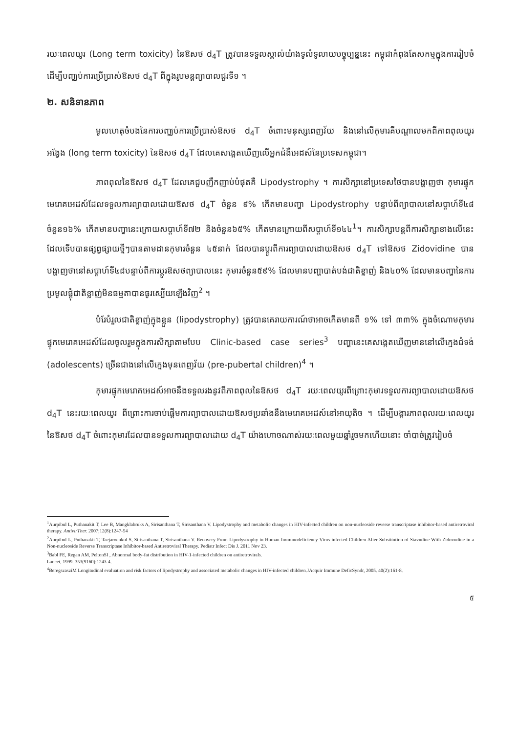រយៈពេលយូរ (Long term toxicity) នៃឱសថ d<sub>4</sub>T ត្រូវបានទទួលស្គាល់យ៉ាងទូលំទូលាយបច្ចុប្បន្ននេះ កម្ពុជាកំពុងតែសកម្មក្នុងការរៀបចំដើម្បីបញ្ឈប់ការប្រើប្រាស់ឱសថ d<sub>4</sub>T ពីក្នុងរូបមន្តព្យាបាលជួរទី១ ។
២. សនិទានភាព
មូលហេតុចំបងនៃការបញ្ឈប់ការប្រើប្រាស់ឱសថ d<sub>4</sub>T ចំពោះមនុស្សពេញវ័យ និងនៅលើកុមារគឺបណ្តាលមកពីភាពពុលយូរអង្វែង (long term toxicity) នៃឱសថ d<sub>4</sub>T ដែលគេសង្កេតឃើញលើអ្នកជំងឺអេដស៍នៃប្រទេសកម្ពុជា។
ភាពពុលនៃឱសថ d<sub>4</sub>T ដែលគេជួបញឹកញាប់បំផុតគឺ Lipodystrophy ។ ការសិក្សានៅប្រទេសថៃបានបង្ហាញថា កុមារផ្ទុកមេរោគអេដស៍ដែលទទួលការព្យាបាលដោយឱសថ d<sub>4</sub>T ចំនួន ៩% កើតមានបញ្ហា Lipodystrophy បន្ទាប់ពីព្យាបាលនៅសប្តាហ៍ទី៤៨ ចំនួន១៦% កើតមានបញ្ហានេះក្រោយសប្តាហ៍ទី៧២ និងចំនួន៦៥% កើតមានក្រោយពីសប្តាហ៍ទី១៤៤<sup>1</sup>។ ការសិក្សាបន្តពីការសិក្សាខាងលើនេះដែលទើបបានផ្សព្វផ្សាយថ្មីៗបានតាមដានកុមារចំនួន ៤៥នាក់ ដែលបានប្តូរពីការព្យាបាលដោយឱសថ d<sub>4</sub>T ទៅឱសថ Zidovidine បានបង្ហាញថានៅសប្តាហ៍ទី៤៨បន្ទាប់ពីការប្តូរឱសថព្យាបាលនេះ កុមារចំនួន៥៩% ដែលមានបញ្ហាបាត់បង់ជាតិខ្លាញ់ និង៤០% ដែលមានបញ្ហានៃការប្រមូលផ្តុំជាតិខ្លាញ់មិនធម្មតាបានធូរស្បើយឡើងវិញ<sup>2</sup> ។
បំរែបំរួលជាតិខ្លាញ់ក្នុងខ្លួន (lipodystrophy) ត្រូវបានគេរាយការណ៍ថាអាចកើតមានពី ១% ទៅ ៣៣% ក្នុងចំណោមកុមារផ្ទុកមេរោគអេដស៍ដែលចូលរួមក្នុងការសិក្សាតាមបែប Clinic-based case series<sup>3</sup> បញ្ហានេះគេសង្កេតឃើញមាននៅលើក្មេងជំទង់ (adolescents) ច្រើនជាងនៅលើក្មេងមុនពេញវ័យ (pre-pubertal children)<sup>4</sup> ។
កុមារផ្ទុកមេរោគអេដស៍អាចនឹងទទួលរងនូវពីភាពពុលនៃឱសថ d<sub>4</sub>T រយៈពេលយូរពីព្រោះកុមារទទួលការព្យាបាលដោយឱសថ d<sub>4</sub>T នេះរយៈពេលយូរ ពីព្រោះការចាប់ផ្តើមការព្យាបាលដោយឱសថប្រឆាំងនឹងមេរោគអេដស៍នៅអាយុតិច ។ ដើម្បីបង្ការភាពពុលរយៈពេលយូរនៃឱសថ d<sub>4</sub>T ចំពោះកុមារដែលបានទទួលការព្យាបាលដោយ d<sub>4</sub>T យ៉ាងហោចណាស់រយៈពេលមួយឆ្នាំរួចមកហើយនោះ ចាំបាច់ត្រូវរៀបចំ
<sup>1</sup> Aurpibul L, Puthanakit T, Lee B, Mangklabruks A, Sirisanthana T, Sirisanthana V. Lipodystrophy and metabolic changes in HIV-infected children on non-nucleoside reverse transcriptase inhibitor-based antiretroviral therapy. AntivirTher. 2007;12(8):1247-54
<sup>2</sup> Aurpibul L, Puthanakit T, Taejaroenkul S, Sirisanthana T, Sirisanthana V. Recovery From Lipodystrophy in Human Immunodeficiency Virus-infected Children After Substitution of Stavudine With Zidovudine in a Non-nucleoside Reverse Transcriptase Inhibitor-based Antiretroviral Therapy. Pediatr Infect Dis J. 2011 Nov 23.
<sup>3</sup> Babl FE, Regan AM, PeltonSI , Abnormal body-fat distribution in HIV-1-infected children on antiretrovirals.
Lancet, 1999. 353(9160):1243-4.
<sup>4</sup> BeregszasziM Longitudinal evaluation and risk factors of lipodystrophy and associated metabolic changes in HIV-infected children.JAcquir Immune DeficSyndr, 2005. 40(2):161-8.
៥